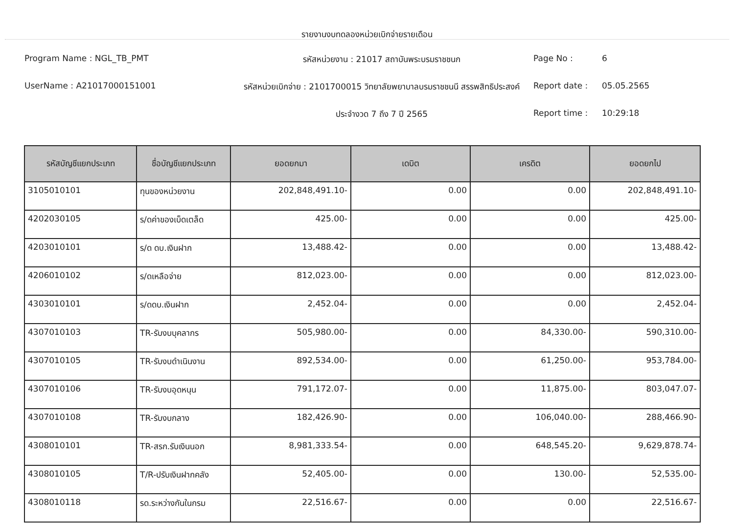รายงานงบทดลองหน่วยเบิกจ่ายรายเดือน
Program Name : NGL_TB_PMT
รหัสหน่วยงาน : 21017 สถาบันพระบรมราชชนก
Page No :
6
UserName : A21017000151001
รหัสหน่วยเบิกจ่าย : 2101700015 วิทยาลัยพยาบาลบรมราชชนนี สรรพสิทธิประสงค์
Report date :
05.05.2565
ประจำงวด 7 ถึง 7 ปี 2565
Report time :
10:29:18
| รหัสบัญชีแยกประเภท | ชื่อบัญชีแยกประเภท | ยอดยกมา | เดบิต | เครดิต | ยอดยกไป |
| --- | --- | --- | --- | --- | --- |
| 3105010101 | ทุนของหน่วยงาน | 202,848,491.10- | 0.00 | 0.00 | 202,848,491.10- |
| 4202030105 | ร/ดค่าของเบ็ดเตล็ด | 425.00- | 0.00 | 0.00 | 425.00- |
| 4203010101 | ร/ด ดบ.เงินฝาก | 13,488.42- | 0.00 | 0.00 | 13,488.42- |
| 4206010102 | ร/ดเหลือจ่าย | 812,023.00- | 0.00 | 0.00 | 812,023.00- |
| 4303010101 | ร/ดดบ.เงินฝาก | 2,452.04- | 0.00 | 0.00 | 2,452.04- |
| 4307010103 | TR-รับงบบุคลากร | 505,980.00- | 0.00 | 84,330.00- | 590,310.00- |
| 4307010105 | TR-รับงบดำเนินงาน | 892,534.00- | 0.00 | 61,250.00- | 953,784.00- |
| 4307010106 | TR-รับงบอุดหนุน | 791,172.07- | 0.00 | 11,875.00- | 803,047.07- |
| 4307010108 | TR-รับงบกลาง | 182,426.90- | 0.00 | 106,040.00- | 288,466.90- |
| 4308010101 | TR-สรก.รับเงินนอก | 8,981,333.54- | 0.00 | 648,545.20- | 9,629,878.74- |
| 4308010105 | T/R-ปรับเงินฝากคลัง | 52,405.00- | 0.00 | 130.00- | 52,535.00- |
| 4308010118 | รด.ระหว่างกันในกรม | 22,516.67- | 0.00 | 0.00 | 22,516.67- |